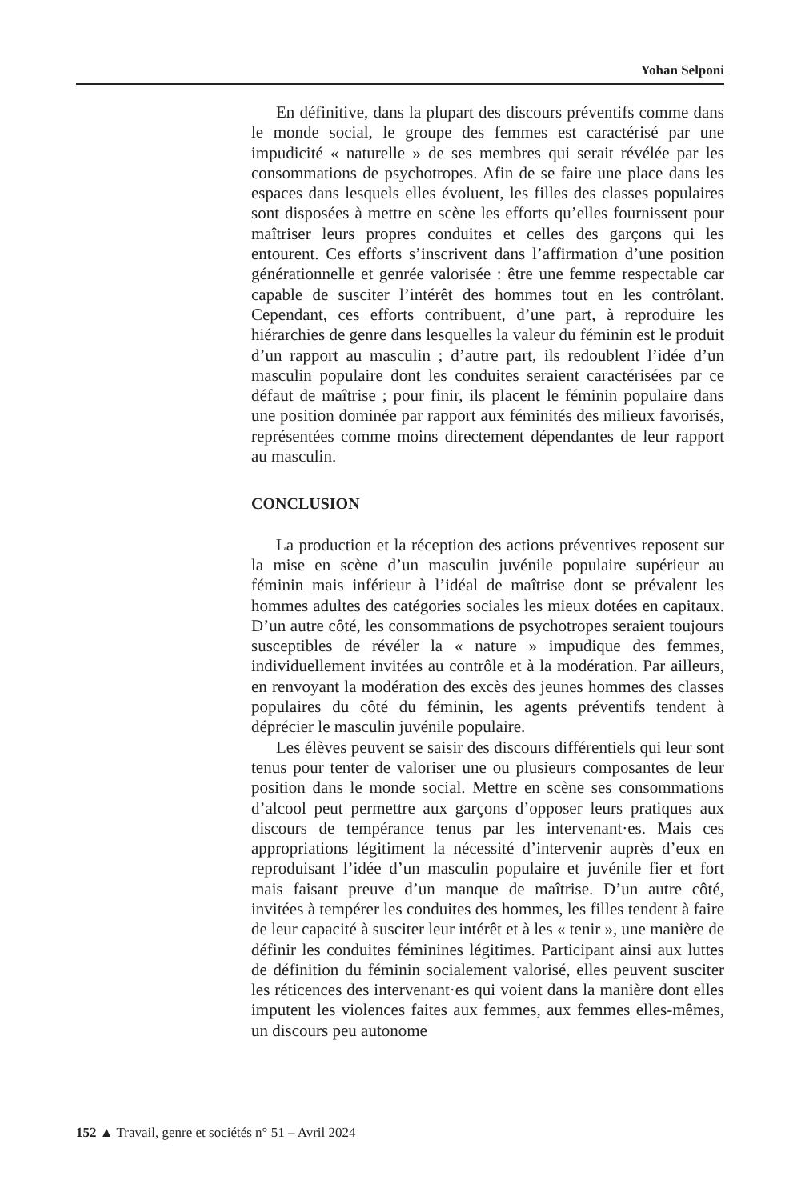Yohan Selponi
En définitive, dans la plupart des discours préventifs comme dans le monde social, le groupe des femmes est caractérisé par une impudicité « naturelle » de ses membres qui serait révélée par les consommations de psychotropes. Afin de se faire une place dans les espaces dans lesquels elles évoluent, les filles des classes populaires sont disposées à mettre en scène les efforts qu’elles fournissent pour maîtriser leurs propres conduites et celles des garçons qui les entourent. Ces efforts s’inscrivent dans l’affirmation d’une position générationnelle et genrée valorisée : être une femme respectable car capable de susciter l’intérêt des hommes tout en les contrôlant. Cependant, ces efforts contribuent, d’une part, à reproduire les hiérarchies de genre dans lesquelles la valeur du féminin est le produit d’un rapport au masculin ; d’autre part, ils redoublent l’idée d’un masculin populaire dont les conduites seraient caractérisées par ce défaut de maîtrise ; pour finir, ils placent le féminin populaire dans une position dominée par rapport aux féminités des milieux favorisés, représentées comme moins directement dépendantes de leur rapport au masculin.
CONCLUSION
La production et la réception des actions préventives reposent sur la mise en scène d’un masculin juvénile populaire supérieur au féminin mais inférieur à l’idéal de maîtrise dont se prévalent les hommes adultes des catégories sociales les mieux dotées en capitaux. D’un autre côté, les consommations de psychotropes seraient toujours susceptibles de révéler la « nature » impudique des femmes, individuellement invitées au contrôle et à la modération. Par ailleurs, en renvoyant la modération des excès des jeunes hommes des classes populaires du côté du féminin, les agents préventifs tendent à déprécier le masculin juvénile populaire.
Les élèves peuvent se saisir des discours différentiels qui leur sont tenus pour tenter de valoriser une ou plusieurs composantes de leur position dans le monde social. Mettre en scène ses consommations d’alcool peut permettre aux garçons d’opposer leurs pratiques aux discours de tempérance tenus par les intervenant·es. Mais ces appropriations légitiment la nécessité d’intervenir auprès d’eux en reproduisant l’idée d’un masculin populaire et juvénile fier et fort mais faisant preuve d’un manque de maîtrise. D’un autre côté, invitées à tempérer les conduites des hommes, les filles tendent à faire de leur capacité à susciter leur intérêt et à les « tenir », une manière de définir les conduites féminines légitimes. Participant ainsi aux luttes de définition du féminin socialement valorisé, elles peuvent susciter les réticences des intervenant·es qui voient dans la manière dont elles imputent les violences faites aux femmes, aux femmes elles-mêmes, un discours peu autonome
152 ▲ Travail, genre et sociétés n° 51 – Avril 2024